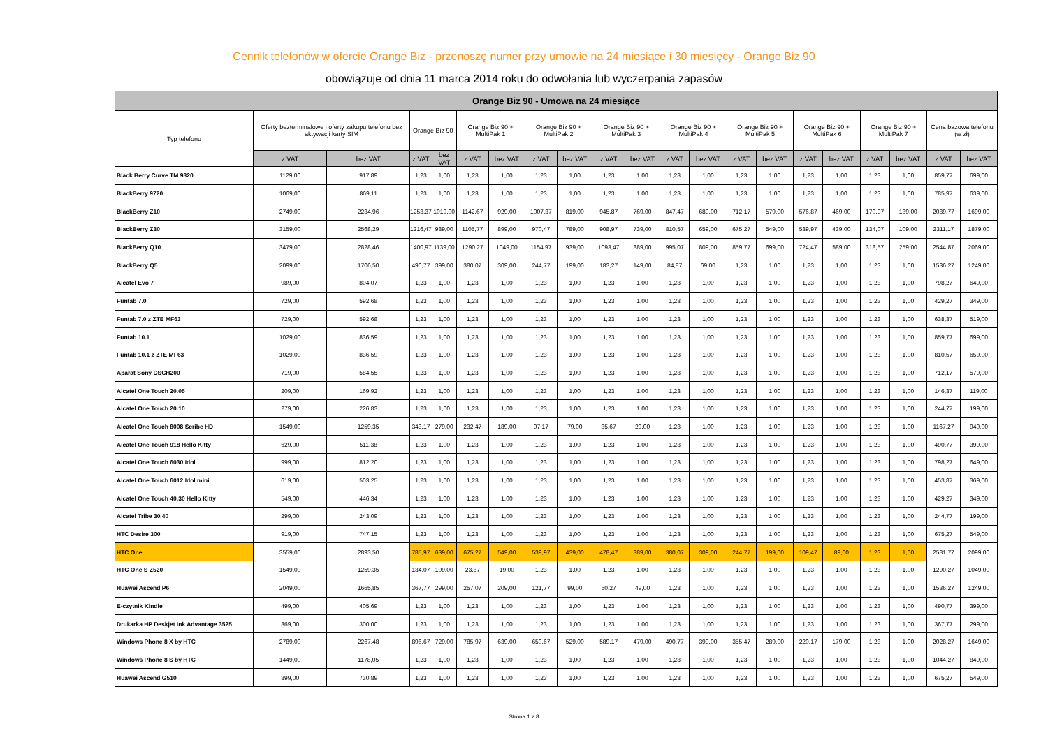Cennik telefonów w ofercie Orange Biz - przenoszę numer przy umowie na 24 miesiące i 30 miesięcy - Orange Biz 90
obowiązuje od dnia 11 marca 2014 roku do odwołania lub wyczerpania zapasów
| Orange Biz 90 - Umowa na 24 miesiące | | | | | | | | | | | | | | | | | | | | |
| --- | --- | --- | --- | --- | --- | --- | --- | --- | --- | --- | --- | --- | --- | --- | --- | --- | --- | --- | --- | --- |
| Typ telefonu | Oferty bezterminalowe i oferty zakupu telefonu bez aktywacji karty SIM | | Orange Biz 90 | | Orange Biz 90 + MultiPak 1 | | Orange Biz 90 + MultiPak 2 | | Orange Biz 90 + MultiPak 3 | | Orange Biz 90 + MultiPak 4 | | Orange Biz 90 + MultiPak 5 | | Orange Biz 90 + MultiPak 6 | | Orange Biz 90 + MultiPak 7 | | Cena bazowa telefonu (w zł) | |
| | z VAT | bez VAT | z VAT | bez VAT | z VAT | bez VAT | z VAT | bez VAT | z VAT | bez VAT | z VAT | bez VAT | z VAT | bez VAT | z VAT | bez VAT | z VAT | bez VAT | z VAT | bez VAT |
| Black Berry Curve TM 9320 | 1129,00 | 917,89 | 1,23 | 1,00 | 1,23 | 1,00 | 1,23 | 1,00 | 1,23 | 1,00 | 1,23 | 1,00 | 1,23 | 1,00 | 1,23 | 1,00 | 1,23 | 1,00 | 859,77 | 699,00 |
| BlackBerry 9720 | 1069,00 | 869,11 | 1,23 | 1,00 | 1,23 | 1,00 | 1,23 | 1,00 | 1,23 | 1,00 | 1,23 | 1,00 | 1,23 | 1,00 | 1,23 | 1,00 | 1,23 | 1,00 | 785,97 | 639,00 |
| BlackBerry Z10 | 2749,00 | 2234,96 | 1253,37 | 1019,00 | 1142,67 | 929,00 | 1007,37 | 819,00 | 945,87 | 769,00 | 847,47 | 689,00 | 712,17 | 579,00 | 576,87 | 469,00 | 170,97 | 139,00 | 2089,77 | 1699,00 |
| BlackBerry Z30 | 3159,00 | 2568,29 | 1216,47 | 989,00 | 1105,77 | 899,00 | 970,47 | 789,00 | 908,97 | 739,00 | 810,57 | 659,00 | 675,27 | 549,00 | 539,97 | 439,00 | 134,07 | 109,00 | 2311,17 | 1879,00 |
| BlackBerry Q10 | 3479,00 | 2828,46 | 1400,97 | 1139,00 | 1290,27 | 1049,00 | 1154,97 | 939,00 | 1093,47 | 889,00 | 995,07 | 809,00 | 859,77 | 699,00 | 724,47 | 589,00 | 318,57 | 259,00 | 2544,87 | 2069,00 |
| BlackBerry Q5 | 2099,00 | 1706,50 | 490,77 | 399,00 | 380,07 | 309,00 | 244,77 | 199,00 | 183,27 | 149,00 | 84,87 | 69,00 | 1,23 | 1,00 | 1,23 | 1,00 | 1,23 | 1,00 | 1536,27 | 1249,00 |
| Alcatel Evo 7 | 989,00 | 804,07 | 1,23 | 1,00 | 1,23 | 1,00 | 1,23 | 1,00 | 1,23 | 1,00 | 1,23 | 1,00 | 1,23 | 1,00 | 1,23 | 1,00 | 1,23 | 1,00 | 798,27 | 649,00 |
| Funtab 7.0 | 729,00 | 592,68 | 1,23 | 1,00 | 1,23 | 1,00 | 1,23 | 1,00 | 1,23 | 1,00 | 1,23 | 1,00 | 1,23 | 1,00 | 1,23 | 1,00 | 1,23 | 1,00 | 429,27 | 349,00 |
| Funtab 7.0 z ZTE MF63 | 729,00 | 592,68 | 1,23 | 1,00 | 1,23 | 1,00 | 1,23 | 1,00 | 1,23 | 1,00 | 1,23 | 1,00 | 1,23 | 1,00 | 1,23 | 1,00 | 1,23 | 1,00 | 638,37 | 519,00 |
| Funtab 10.1 | 1029,00 | 836,59 | 1,23 | 1,00 | 1,23 | 1,00 | 1,23 | 1,00 | 1,23 | 1,00 | 1,23 | 1,00 | 1,23 | 1,00 | 1,23 | 1,00 | 1,23 | 1,00 | 859,77 | 699,00 |
| Funtab 10.1 z ZTE MF63 | 1029,00 | 836,59 | 1,23 | 1,00 | 1,23 | 1,00 | 1,23 | 1,00 | 1,23 | 1,00 | 1,23 | 1,00 | 1,23 | 1,00 | 1,23 | 1,00 | 1,23 | 1,00 | 810,57 | 659,00 |
| Aparat Sony DSCH200 | 719,00 | 584,55 | 1,23 | 1,00 | 1,23 | 1,00 | 1,23 | 1,00 | 1,23 | 1,00 | 1,23 | 1,00 | 1,23 | 1,00 | 1,23 | 1,00 | 1,23 | 1,00 | 712,17 | 579,00 |
| Alcatel One Touch 20.05 | 209,00 | 169,92 | 1,23 | 1,00 | 1,23 | 1,00 | 1,23 | 1,00 | 1,23 | 1,00 | 1,23 | 1,00 | 1,23 | 1,00 | 1,23 | 1,00 | 1,23 | 1,00 | 146,37 | 119,00 |
| Alcatel One Touch 20.10 | 279,00 | 226,83 | 1,23 | 1,00 | 1,23 | 1,00 | 1,23 | 1,00 | 1,23 | 1,00 | 1,23 | 1,00 | 1,23 | 1,00 | 1,23 | 1,00 | 1,23 | 1,00 | 244,77 | 199,00 |
| Alcatel One Touch 8008 Scribe HD | 1549,00 | 1259,35 | 343,17 | 279,00 | 232,47 | 189,00 | 97,17 | 79,00 | 35,67 | 29,00 | 1,23 | 1,00 | 1,23 | 1,00 | 1,23 | 1,00 | 1,23 | 1,00 | 1167,27 | 949,00 |
| Alcatel One Touch 918 Hello Kitty | 629,00 | 511,38 | 1,23 | 1,00 | 1,23 | 1,00 | 1,23 | 1,00 | 1,23 | 1,00 | 1,23 | 1,00 | 1,23 | 1,00 | 1,23 | 1,00 | 1,23 | 1,00 | 490,77 | 399,00 |
| Alcatel One Touch 6030 Idol | 999,00 | 812,20 | 1,23 | 1,00 | 1,23 | 1,00 | 1,23 | 1,00 | 1,23 | 1,00 | 1,23 | 1,00 | 1,23 | 1,00 | 1,23 | 1,00 | 1,23 | 1,00 | 798,27 | 649,00 |
| Alcatel One Touch 6012 Idol mini | 619,00 | 503,25 | 1,23 | 1,00 | 1,23 | 1,00 | 1,23 | 1,00 | 1,23 | 1,00 | 1,23 | 1,00 | 1,23 | 1,00 | 1,23 | 1,00 | 1,23 | 1,00 | 453,87 | 369,00 |
| Alcatel One Touch 40.30 Hello Kitty | 549,00 | 446,34 | 1,23 | 1,00 | 1,23 | 1,00 | 1,23 | 1,00 | 1,23 | 1,00 | 1,23 | 1,00 | 1,23 | 1,00 | 1,23 | 1,00 | 1,23 | 1,00 | 429,27 | 349,00 |
| Alcatel Tribe 30.40 | 299,00 | 243,09 | 1,23 | 1,00 | 1,23 | 1,00 | 1,23 | 1,00 | 1,23 | 1,00 | 1,23 | 1,00 | 1,23 | 1,00 | 1,23 | 1,00 | 1,23 | 1,00 | 244,77 | 199,00 |
| HTC Desire 300 | 919,00 | 747,15 | 1,23 | 1,00 | 1,23 | 1,00 | 1,23 | 1,00 | 1,23 | 1,00 | 1,23 | 1,00 | 1,23 | 1,00 | 1,23 | 1,00 | 1,23 | 1,00 | 675,27 | 549,00 |
| HTC One | 3559,00 | 2893,50 | 785,97 | 639,00 | 675,27 | 549,00 | 539,97 | 439,00 | 478,47 | 389,00 | 380,07 | 309,00 | 244,77 | 199,00 | 109,47 | 89,00 | 1,23 | 1,00 | 2581,77 | 2099,00 |
| HTC One S Z520 | 1549,00 | 1259,35 | 134,07 | 109,00 | 23,37 | 19,00 | 1,23 | 1,00 | 1,23 | 1,00 | 1,23 | 1,00 | 1,23 | 1,00 | 1,23 | 1,00 | 1,23 | 1,00 | 1290,27 | 1049,00 |
| Huawei Ascend P6 | 2049,00 | 1665,85 | 367,77 | 299,00 | 257,07 | 209,00 | 121,77 | 99,00 | 60,27 | 49,00 | 1,23 | 1,00 | 1,23 | 1,00 | 1,23 | 1,00 | 1,23 | 1,00 | 1536,27 | 1249,00 |
| E-czytnik Kindle | 499,00 | 405,69 | 1,23 | 1,00 | 1,23 | 1,00 | 1,23 | 1,00 | 1,23 | 1,00 | 1,23 | 1,00 | 1,23 | 1,00 | 1,23 | 1,00 | 1,23 | 1,00 | 490,77 | 399,00 |
| Drukarka HP Deskjet Ink Advantage 3525 | 369,00 | 300,00 | 1,23 | 1,00 | 1,23 | 1,00 | 1,23 | 1,00 | 1,23 | 1,00 | 1,23 | 1,00 | 1,23 | 1,00 | 1,23 | 1,00 | 1,23 | 1,00 | 367,77 | 299,00 |
| Windows Phone 8 X by HTC | 2789,00 | 2267,48 | 896,67 | 729,00 | 785,97 | 639,00 | 650,67 | 529,00 | 589,17 | 479,00 | 490,77 | 399,00 | 355,47 | 289,00 | 220,17 | 179,00 | 1,23 | 1,00 | 2028,27 | 1649,00 |
| Windows Phone 8 S by HTC | 1449,00 | 1178,05 | 1,23 | 1,00 | 1,23 | 1,00 | 1,23 | 1,00 | 1,23 | 1,00 | 1,23 | 1,00 | 1,23 | 1,00 | 1,23 | 1,00 | 1,23 | 1,00 | 1044,27 | 849,00 |
| Huawei Ascend G510 | 899,00 | 730,89 | 1,23 | 1,00 | 1,23 | 1,00 | 1,23 | 1,00 | 1,23 | 1,00 | 1,23 | 1,00 | 1,23 | 1,00 | 1,23 | 1,00 | 1,23 | 1,00 | 675,27 | 549,00 |
Strona 1 z 8